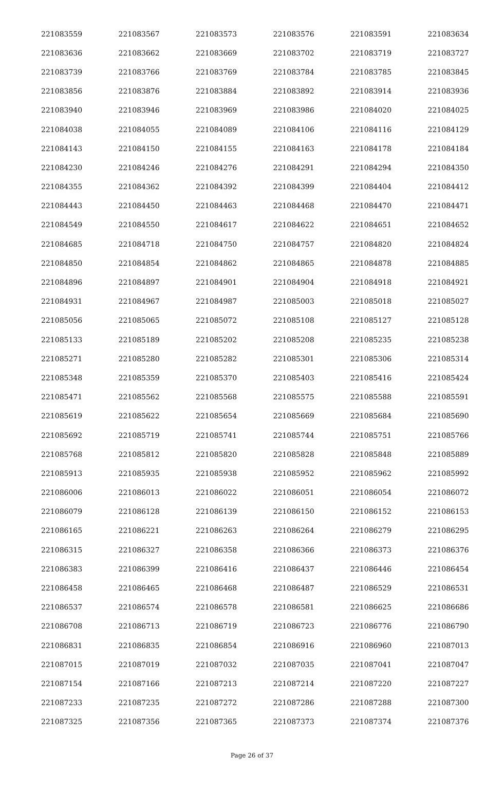| 221083559 | 221083567 | 221083573 | 221083576 | 221083591 | 221083634 |
| 221083636 | 221083662 | 221083669 | 221083702 | 221083719 | 221083727 |
| 221083739 | 221083766 | 221083769 | 221083784 | 221083785 | 221083845 |
| 221083856 | 221083876 | 221083884 | 221083892 | 221083914 | 221083936 |
| 221083940 | 221083946 | 221083969 | 221083986 | 221084020 | 221084025 |
| 221084038 | 221084055 | 221084089 | 221084106 | 221084116 | 221084129 |
| 221084143 | 221084150 | 221084155 | 221084163 | 221084178 | 221084184 |
| 221084230 | 221084246 | 221084276 | 221084291 | 221084294 | 221084350 |
| 221084355 | 221084362 | 221084392 | 221084399 | 221084404 | 221084412 |
| 221084443 | 221084450 | 221084463 | 221084468 | 221084470 | 221084471 |
| 221084549 | 221084550 | 221084617 | 221084622 | 221084651 | 221084652 |
| 221084685 | 221084718 | 221084750 | 221084757 | 221084820 | 221084824 |
| 221084850 | 221084854 | 221084862 | 221084865 | 221084878 | 221084885 |
| 221084896 | 221084897 | 221084901 | 221084904 | 221084918 | 221084921 |
| 221084931 | 221084967 | 221084987 | 221085003 | 221085018 | 221085027 |
| 221085056 | 221085065 | 221085072 | 221085108 | 221085127 | 221085128 |
| 221085133 | 221085189 | 221085202 | 221085208 | 221085235 | 221085238 |
| 221085271 | 221085280 | 221085282 | 221085301 | 221085306 | 221085314 |
| 221085348 | 221085359 | 221085370 | 221085403 | 221085416 | 221085424 |
| 221085471 | 221085562 | 221085568 | 221085575 | 221085588 | 221085591 |
| 221085619 | 221085622 | 221085654 | 221085669 | 221085684 | 221085690 |
| 221085692 | 221085719 | 221085741 | 221085744 | 221085751 | 221085766 |
| 221085768 | 221085812 | 221085820 | 221085828 | 221085848 | 221085889 |
| 221085913 | 221085935 | 221085938 | 221085952 | 221085962 | 221085992 |
| 221086006 | 221086013 | 221086022 | 221086051 | 221086054 | 221086072 |
| 221086079 | 221086128 | 221086139 | 221086150 | 221086152 | 221086153 |
| 221086165 | 221086221 | 221086263 | 221086264 | 221086279 | 221086295 |
| 221086315 | 221086327 | 221086358 | 221086366 | 221086373 | 221086376 |
| 221086383 | 221086399 | 221086416 | 221086437 | 221086446 | 221086454 |
| 221086458 | 221086465 | 221086468 | 221086487 | 221086529 | 221086531 |
| 221086537 | 221086574 | 221086578 | 221086581 | 221086625 | 221086686 |
| 221086708 | 221086713 | 221086719 | 221086723 | 221086776 | 221086790 |
| 221086831 | 221086835 | 221086854 | 221086916 | 221086960 | 221087013 |
| 221087015 | 221087019 | 221087032 | 221087035 | 221087041 | 221087047 |
| 221087154 | 221087166 | 221087213 | 221087214 | 221087220 | 221087227 |
| 221087233 | 221087235 | 221087272 | 221087286 | 221087288 | 221087300 |
| 221087325 | 221087356 | 221087365 | 221087373 | 221087374 | 221087376 |
Page 26 of 37